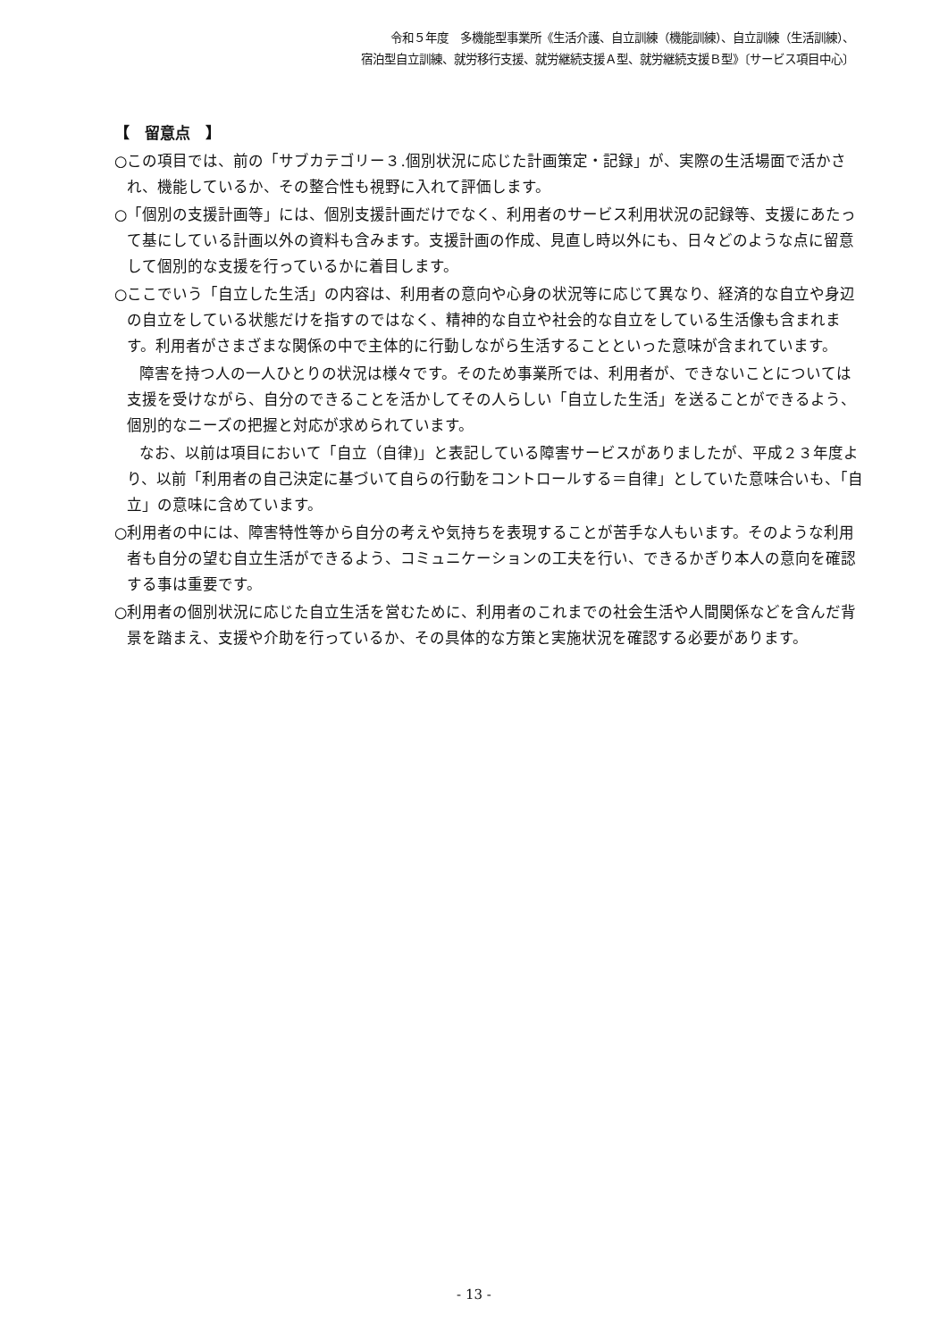令和５年度　多機能型事業所《生活介護、自立訓練（機能訓練）、自立訓練（生活訓練）、
宿泊型自立訓練、就労移行支援、就労継続支援Ａ型、就労継続支援Ｂ型》〔サービス項目中心〕
【　留意点　】
○この項目では、前の「サブカテゴリー３.個別状況に応じた計画策定・記録」が、実際の生活場面で活かされ、機能しているか、その整合性も視野に入れて評価します。
○「個別の支援計画等」には、個別支援計画だけでなく、利用者のサービス利用状況の記録等、支援にあたって基にしている計画以外の資料も含みます。支援計画の作成、見直し時以外にも、日々どのような点に留意して個別的な支援を行っているかに着目します。
○ここでいう「自立した生活」の内容は、利用者の意向や心身の状況等に応じて異なり、経済的な自立や身辺の自立をしている状態だけを指すのではなく、精神的な自立や社会的な自立をしている生活像も含まれます。利用者がさまざまな関係の中で主体的に行動しながら生活することといった意味が含まれています。
障害を持つ人の一人ひとりの状況は様々です。そのため事業所では、利用者が、できないことについては支援を受けながら、自分のできることを活かしてその人らしい「自立した生活」を送ることができるよう、個別的なニーズの把握と対応が求められています。
なお、以前は項目において「自立（自律)」と表記している障害サービスがありましたが、平成２３年度より、以前「利用者の自己決定に基づいて自らの行動をコントロールする＝自律」としていた意味合いも、「自立」の意味に含めています。
○利用者の中には、障害特性等から自分の考えや気持ちを表現することが苦手な人もいます。そのような利用者も自分の望む自立生活ができるよう、コミュニケーションの工夫を行い、できるかぎり本人の意向を確認する事は重要です。
○利用者の個別状況に応じた自立生活を営むために、利用者のこれまでの社会生活や人間関係などを含んだ背景を踏まえ、支援や介助を行っているか、その具体的な方策と実施状況を確認する必要があります。
- 13 -